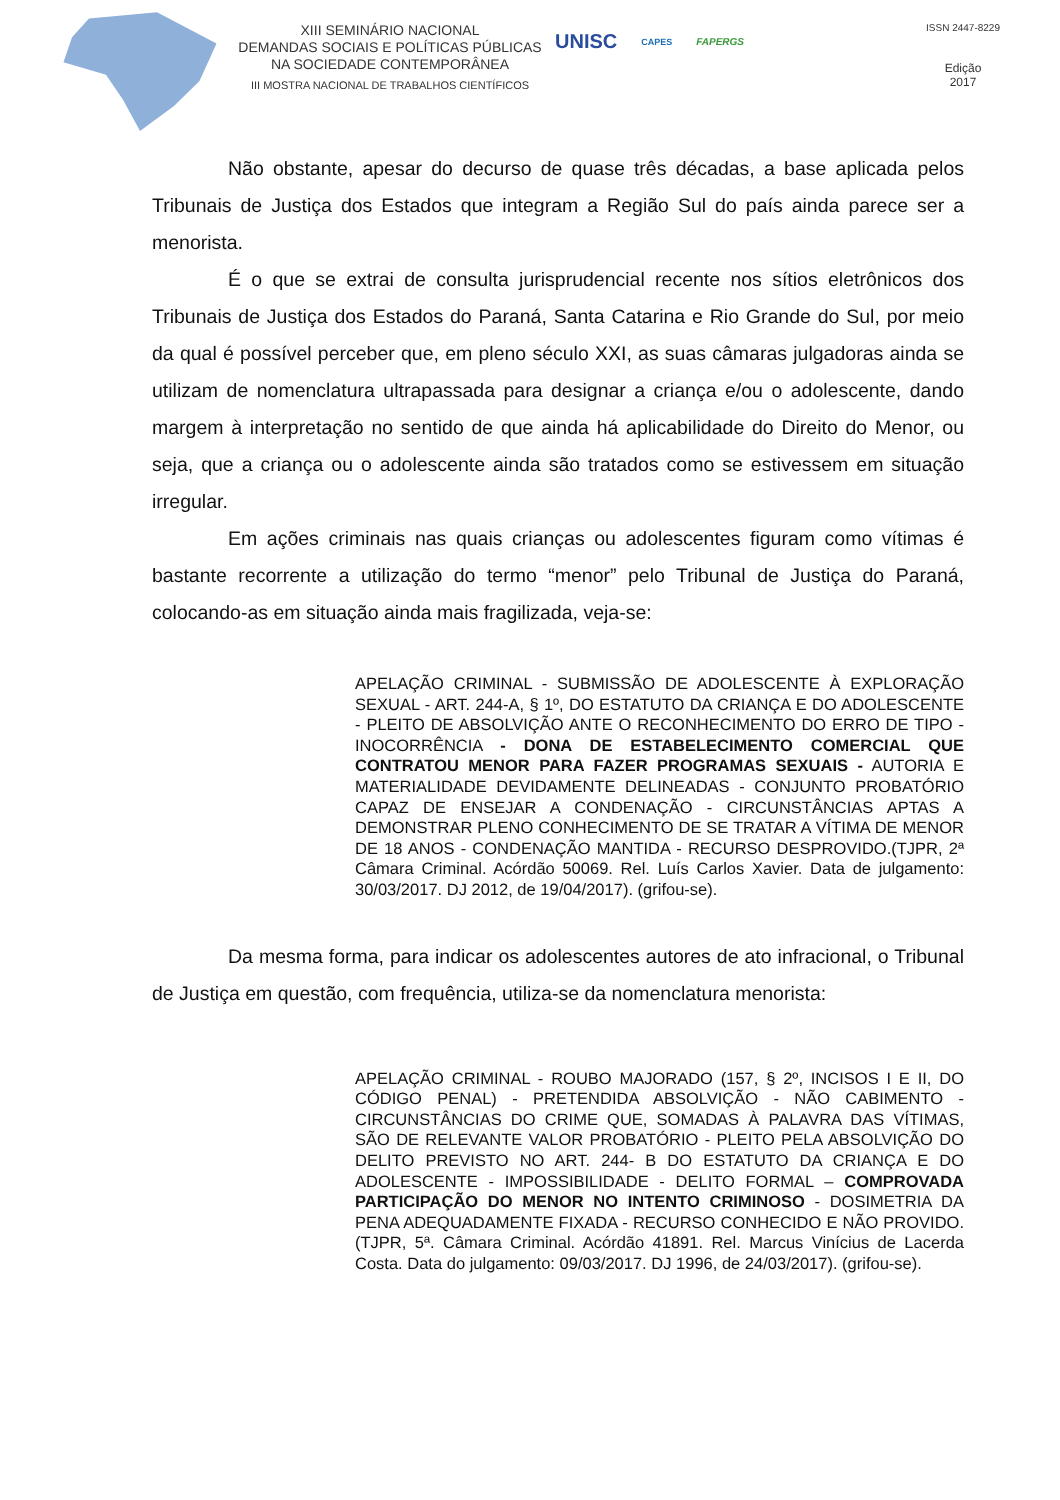XIII SEMINÁRIO NACIONAL
DEMANDAS SOCIAIS E POLÍTICAS PÚBLICAS
NA SOCIEDADE CONTEMPORÂNEA
III MOSTRA NACIONAL DE TRABALHOS CIENTÍFICOS
UNISC CAPES FAPERGS
ISSN 2447-8229
Edição
2017
Não obstante, apesar do decurso de quase três décadas, a base aplicada pelos Tribunais de Justiça dos Estados que integram a Região Sul do país ainda parece ser a menorista.
É o que se extrai de consulta jurisprudencial recente nos sítios eletrônicos dos Tribunais de Justiça dos Estados do Paraná, Santa Catarina e Rio Grande do Sul, por meio da qual é possível perceber que, em pleno século XXI, as suas câmaras julgadoras ainda se utilizam de nomenclatura ultrapassada para designar a criança e/ou o adolescente, dando margem à interpretação no sentido de que ainda há aplicabilidade do Direito do Menor, ou seja, que a criança ou o adolescente ainda são tratados como se estivessem em situação irregular.
Em ações criminais nas quais crianças ou adolescentes figuram como vítimas é bastante recorrente a utilização do termo “menor” pelo Tribunal de Justiça do Paraná, colocando-as em situação ainda mais fragilizada, veja-se:
APELAÇÃO CRIMINAL - SUBMISSÃO DE ADOLESCENTE À EXPLORAÇÃO SEXUAL - ART. 244-A, § 1º, DO ESTATUTO DA CRIANÇA E DO ADOLESCENTE - PLEITO DE ABSOLVIÇÃO ANTE O RECONHECIMENTO DO ERRO DE TIPO - INOCORRÊNCIA - DONA DE ESTABELECIMENTO COMERCIAL QUE CONTRATOU MENOR PARA FAZER PROGRAMAS SEXUAIS - AUTORIA E MATERIALIDADE DEVIDAMENTE DELINEADAS - CONJUNTO PROBATÓRIO CAPAZ DE ENSEJAR A CONDENAÇÃO - CIRCUNSTÂNCIAS APTAS A DEMONSTRAR PLENO CONHECIMENTO DE SE TRATAR A VÍTIMA DE MENOR DE 18 ANOS - CONDENAÇÃO MANTIDA - RECURSO DESPROVIDO.(TJPR, 2ª Câmara Criminal. Acórdão 50069. Rel. Luís Carlos Xavier. Data de julgamento: 30/03/2017. DJ 2012, de 19/04/2017). (grifou-se).
Da mesma forma, para indicar os adolescentes autores de ato infracional, o Tribunal de Justiça em questão, com frequência, utiliza-se da nomenclatura menorista:
APELAÇÃO CRIMINAL - ROUBO MAJORADO (157, § 2º, INCISOS I E II, DO CÓDIGO PENAL) - PRETENDIDA ABSOLVIÇÃO - NÃO CABIMENTO - CIRCUNSTÂNCIAS DO CRIME QUE, SOMADAS À PALAVRA DAS VÍTIMAS, SÃO DE RELEVANTE VALOR PROBATÓRIO - PLEITO PELA ABSOLVIÇÃO DO DELITO PREVISTO NO ART. 244- B DO ESTATUTO DA CRIANÇA E DO ADOLESCENTE - IMPOSSIBILIDADE - DELITO FORMAL – COMPROVADA PARTICIPAÇÃO DO MENOR NO INTENTO CRIMINOSO - DOSIMETRIA DA PENA ADEQUADAMENTE FIXADA - RECURSO CONHECIDO E NÃO PROVIDO. (TJPR, 5ª. Câmara Criminal. Acórdão 41891. Rel. Marcus Vinícius de Lacerda Costa. Data do julgamento: 09/03/2017. DJ 1996, de 24/03/2017). (grifou-se).